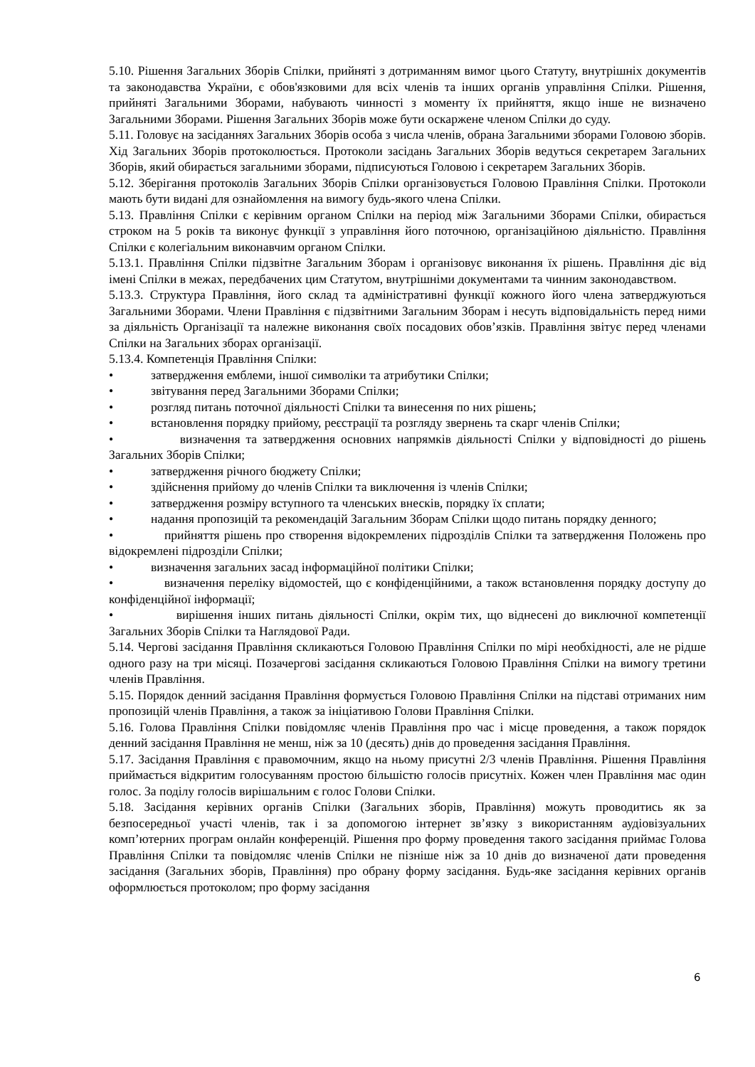5.10. Рішення Загальних Зборів Спілки, прийняті з дотриманням вимог цього Статуту, внутрішніх документів та законодавства України, є обов'язковими для всіх членів та інших органів управління Спілки. Рішення, прийняті Загальними Зборами, набувають чинності з моменту їх прийняття, якщо інше не визначено Загальними Зборами. Рішення Загальних Зборів може бути оскаржене членом Спілки до суду.
5.11. Головує на засіданнях Загальних Зборів особа з числа членів, обрана Загальними зборами Головою зборів. Хід Загальних Зборів протоколюється. Протоколи засідань Загальних Зборів ведуться секретарем Загальних Зборів, який обирається загальними зборами, підписуються Головою і секретарем Загальних Зборів.
5.12. Зберігання протоколів Загальних Зборів Спілки організовується Головою Правління Спілки. Протоколи мають бути видані для ознайомлення на вимогу будь-якого члена Спілки.
5.13. Правління Спілки є керівним органом Спілки на період між Загальними Зборами Спілки, обирається строком на 5 років та виконує функції з управління його поточною, організаційною діяльністю. Правління Спілки є колегіальним виконавчим органом Спілки.
5.13.1. Правління Спілки підзвітне Загальним Зборам і організовує виконання їх рішень. Правління діє від імені Спілки в межах, передбачених цим Статутом, внутрішніми документами та чинним законодавством.
5.13.3. Структура Правління, його склад та адміністративні функції кожного його члена затверджуються Загальними Зборами. Члени Правління є підзвітними Загальним Зборам і несуть відповідальність перед ними за діяльність Організації та належне виконання своїх посадових обов’язків. Правління звітує перед членами Спілки на Загальних зборах організації.
5.13.4. Компетенція Правління Спілки:
• затвердження емблеми, іншої символіки та атрибутики Спілки;
• звітування перед Загальними Зборами Спілки;
• розгляд питань поточної діяльності Спілки та винесення по них рішень;
• встановлення порядку прийому, реєстрації та розгляду звернень та скарг членів Спілки;
• визначення та затвердження основних напрямків діяльності Спілки у відповідності до рішень Загальних Зборів Спілки;
• затвердження річного бюджету Спілки;
• здійснення прийому до членів Спілки та виключення із членів Спілки;
• затвердження розміру вступного та членських внесків, порядку їх сплати;
• надання пропозицій та рекомендацій Загальним Зборам Спілки щодо питань порядку денного;
• прийняття рішень про створення відокремлених підрозділів Спілки та затвердження Положень про відокремлені підрозділи Спілки;
• визначення загальних засад інформаційної політики Спілки;
• визначення переліку відомостей, що є конфіденційними, а також встановлення порядку доступу до конфіденційної інформації;
• вирішення інших питань діяльності Спілки, окрім тих, що віднесені до виключної компетенції Загальних Зборів Спілки та Наглядової Ради.
5.14. Чергові засідання Правління скликаються Головою Правління Спілки по мірі необхідності, але не рідше одного разу на три місяці. Позачергові засідання скликаються Головою Правління Спілки на вимогу третини членів Правління.
5.15. Порядок денний засідання Правління формується Головою Правління Спілки на підставі отриманих ним пропозицій членів Правління, а також за ініціативою Голови Правління Спілки.
5.16. Голова Правління Спілки повідомляє членів Правління про час і місце проведення, а також порядок денний засідання Правління не менш, ніж за 10 (десять) днів до проведення засідання Правління.
5.17. Засідання Правління є правомочним, якщо на ньому присутні 2/3 членів Правління. Рішення Правління приймається відкритим голосуванням простою більшістю голосів присутніх. Кожен член Правління має один голос. За поділу голосів вирішальним є голос Голови Спілки.
5.18. Засідання керівних органів Спілки (Загальних зборів, Правління) можуть проводитись як за безпосередньої участі членів, так і за допомогою інтернет зв’язку з використанням аудіовізуальних комп’ютерних програм онлайн конференцій. Рішення про форму проведення такого засідання приймає Голова Правління Спілки та повідомляє членів Спілки не пізніше ніж за 10 днів до визначеної дати проведення засідання (Загальних зборів, Правління) про обрану форму засідання. Будь-яке засідання керівних органів оформлюється протоколом; про форму засідання
6